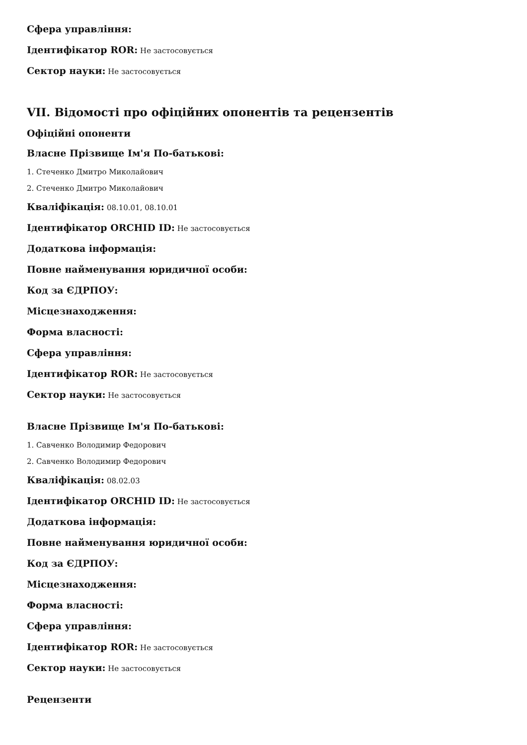Сфера управління:
Ідентифікатор ROR: Не застосовується
Сектор науки: Не застосовується
VII. Відомості про офіційних опонентів та рецензентів
Офіційні опоненти
Власне Прізвище Ім'я По-батькові:
1. Стеченко Дмитро Миколайович
2. Стеченко Дмитро Миколайович
Кваліфікація: 08.10.01, 08.10.01
Ідентифікатор ORCHID ID: Не застосовується
Додаткова інформація:
Повне найменування юридичної особи:
Код за ЄДРПОУ:
Місцезнаходження:
Форма власності:
Сфера управління:
Ідентифікатор ROR: Не застосовується
Сектор науки: Не застосовується
Власне Прізвище Ім'я По-батькові:
1. Савченко Володимир Федорович
2. Савченко Володимир Федорович
Кваліфікація: 08.02.03
Ідентифікатор ORCHID ID: Не застосовується
Додаткова інформація:
Повне найменування юридичної особи:
Код за ЄДРПОУ:
Місцезнаходження:
Форма власності:
Сфера управління:
Ідентифікатор ROR: Не застосовується
Сектор науки: Не застосовується
Рецензенти